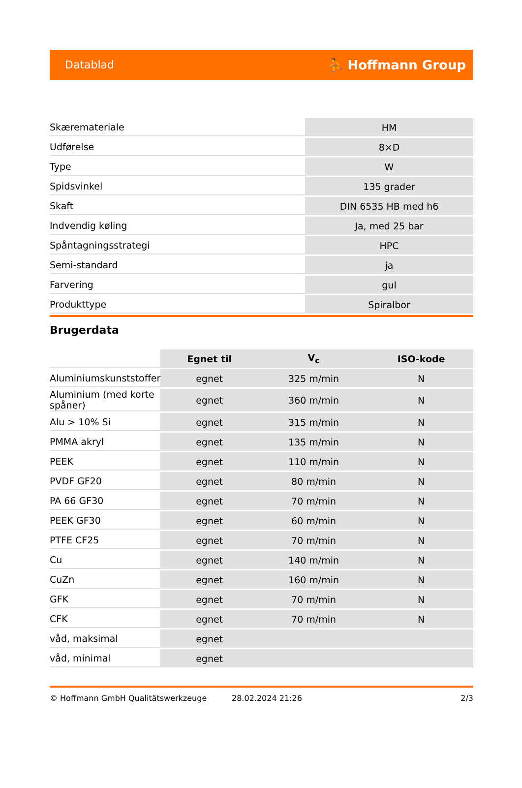Datablad ⛹ Hoffmann Group
| Skæremateriale | HM |
| Udførelse | 8×D |
| Type | W |
| Spidsvinkel | 135 grader |
| Skaft | DIN 6535 HB med h6 |
| Indvendig køling | Ja, med 25 bar |
| Spåntagningsstrategi | HPC |
| Semi-standard | ja |
| Farvering | gul |
| Produkttype | Spiralbor |
Brugerdata
| | Egnet til | V<sub>c</sub> | ISO-kode |
| --- | --- | --- | --- |
| Aluminiumskunststoffer | egnet | 325 m/min | N |
| Aluminium (med korte spåner) | egnet | 360 m/min | N |
| Alu > 10% Si | egnet | 315 m/min | N |
| PMMA akryl | egnet | 135 m/min | N |
| PEEK | egnet | 110 m/min | N |
| PVDF GF20 | egnet | 80 m/min | N |
| PA 66 GF30 | egnet | 70 m/min | N |
| PEEK GF30 | egnet | 60 m/min | N |
| PTFE CF25 | egnet | 70 m/min | N |
| Cu | egnet | 140 m/min | N |
| CuZn | egnet | 160 m/min | N |
| GFK | egnet | 70 m/min | N |
| CFK | egnet | 70 m/min | N |
| våd, maksimal | egnet | | |
| våd, minimal | egnet | | |
© Hoffmann GmbH Qualitätswerkzeuge 28.02.2024 21:26 2/3